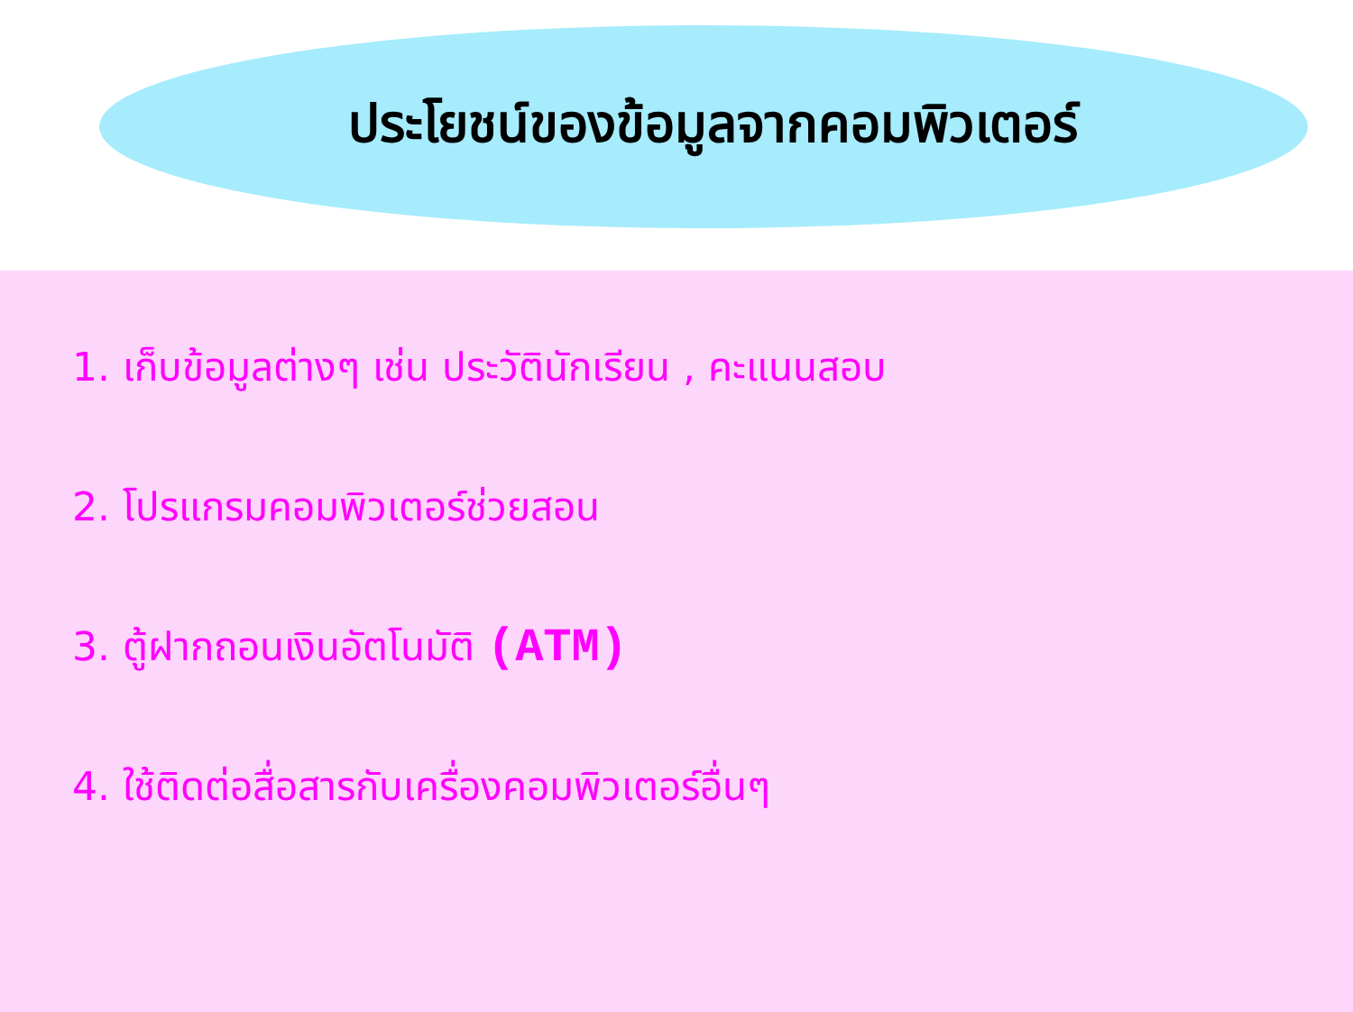ประโยชน์ของข้อมูลจากคอมพิวเตอร์
1. เก็บข้อมูลต่างๆ เช่น ประวัตินักเรียน , คะแนนสอบ
2. โปรแกรมคอมพิวเตอร์ช่วยสอน
3. ตู้ฝากถอนเงินอัตโนมัติ (ATM)
4. ใช้ติดต่อสื่อสารกับเครื่องคอมพิวเตอร์อื่นๆ